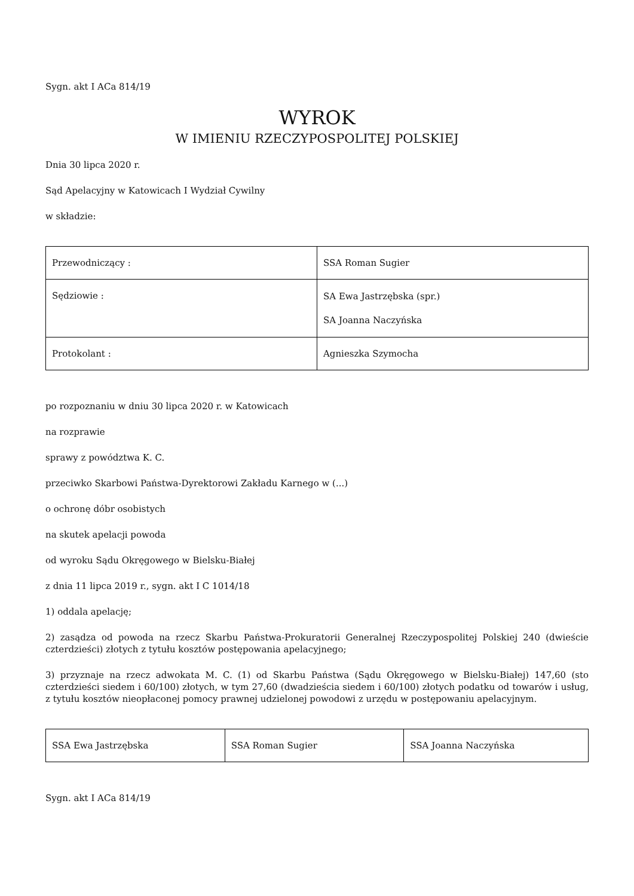Sygn. akt I ACa 814/19
WYROK
W IMIENIU RZECZYPOSPOLITEJ POLSKIEJ
Dnia 30 lipca 2020 r.
Sąd Apelacyjny w Katowicach I Wydział Cywilny
w składzie:
| Przewodniczący : | SSA Roman Sugier |
| Sędziowie : | SA Ewa Jastrzębska (spr.) SA Joanna Naczyńska |
| Protokolant : | Agnieszka Szymocha |
po rozpoznaniu w dniu 30 lipca 2020 r. w Katowicach
na rozprawie
sprawy z powództwa K. C.
przeciwko Skarbowi Państwa-Dyrektorowi Zakładu Karnego w (...)
o ochronę dóbr osobistych
na skutek apelacji powoda
od wyroku Sądu Okręgowego w Bielsku-Białej
z dnia 11 lipca 2019 r., sygn. akt I C 1014/18
1) oddala apelację;
2) zasądza od powoda na rzecz Skarbu Państwa-Prokuratorii Generalnej Rzeczypospolitej Polskiej 240 (dwieście czterdzieści) złotych z tytułu kosztów postępowania apelacyjnego;
3) przyznaje na rzecz adwokata M. C. (1) od Skarbu Państwa (Sądu Okręgowego w Bielsku-Białej) 147,60 (sto czterdzieści siedem i 60/100) złotych, w tym 27,60 (dwadzieścia siedem i 60/100) złotych podatku od towarów i usług, z tytułu kosztów nieopłaconej pomocy prawnej udzielonej powodowi z urzędu w postępowaniu apelacyjnym.
| SSA Ewa Jastrzębska | SSA Roman Sugier | SSA Joanna Naczyńska |
Sygn. akt I ACa 814/19